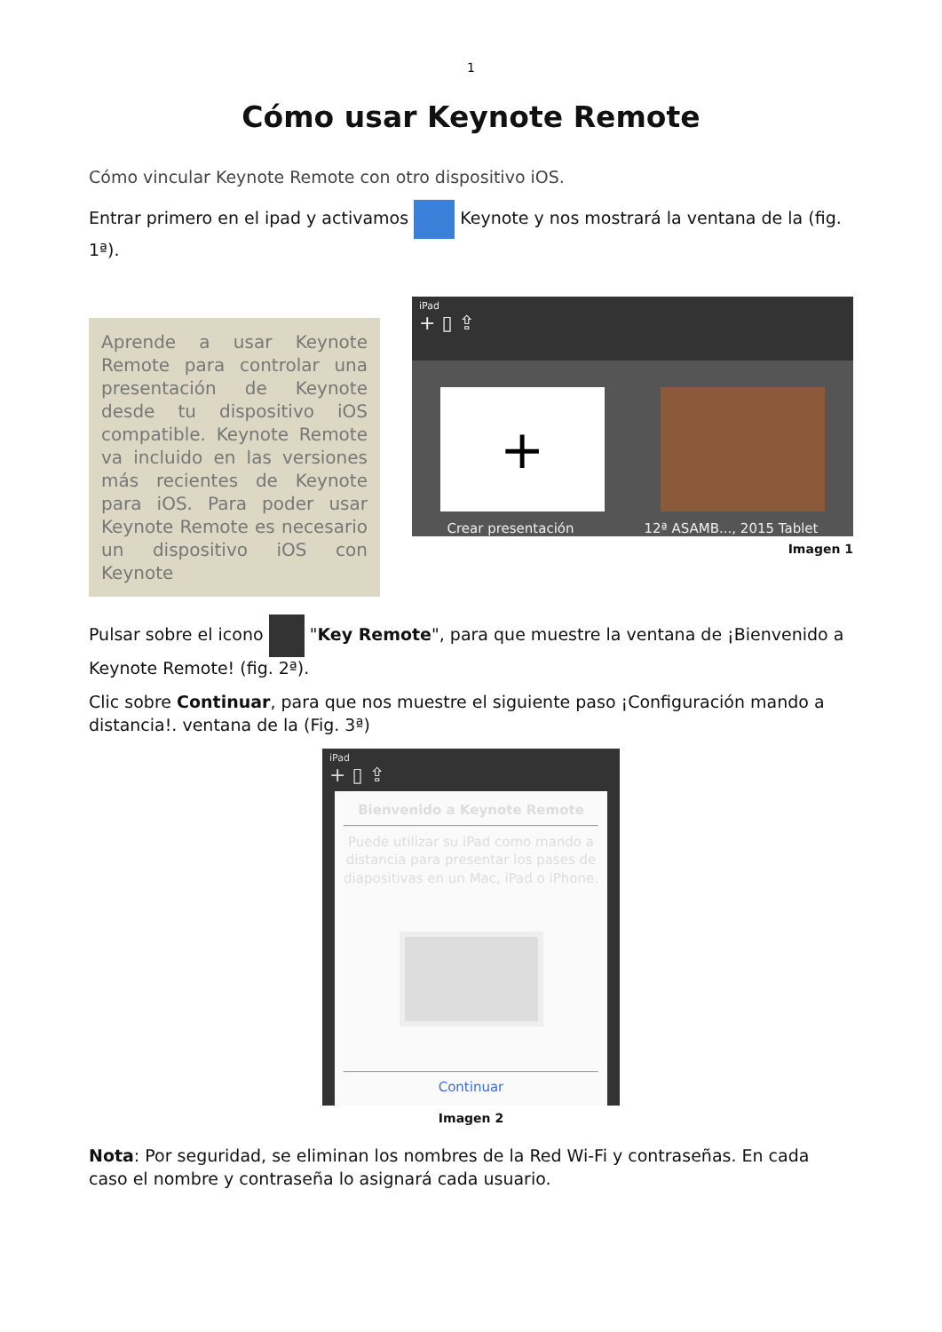1
Cómo usar Keynote Remote
Cómo vincular Keynote Remote con otro dispositivo iOS.
Entrar primero en el ipad y activamos Keynote y nos mostrará la ventana de la (fig. 1ª).
Aprende a usar Keynote Remote para controlar una presentación de Keynote desde tu dispositivo iOS compatible. Keynote Remote va incluido en las versiones más recientes de Keynote para iOS. Para poder usar Keynote Remote es necesario un dispositivo iOS con Keynote
iPad
+ ▯ ⇪
+
Crear presentación 12ª ASAMB..., 2015 Tablet
Imagen 1
Pulsar sobre el icono "Key Remote", para que muestre la ventana de ¡Bienvenido a Keynote Remote! (fig. 2ª).
Clic sobre Continuar, para que nos muestre el siguiente paso ¡Configuración mando a distancia!. ventana de la (Fig. 3ª)
iPad
+ ▯ ⇪
Bienvenido a Keynote Remote
Puede utilizar su iPad como mando a distancia para presentar los pases de diapositivas en un Mac, iPad o iPhone.
Continuar
Imagen 2
Nota: Por seguridad, se eliminan los nombres de la Red Wi-Fi y contraseñas. En cada caso el nombre y contraseña lo asignará cada usuario.